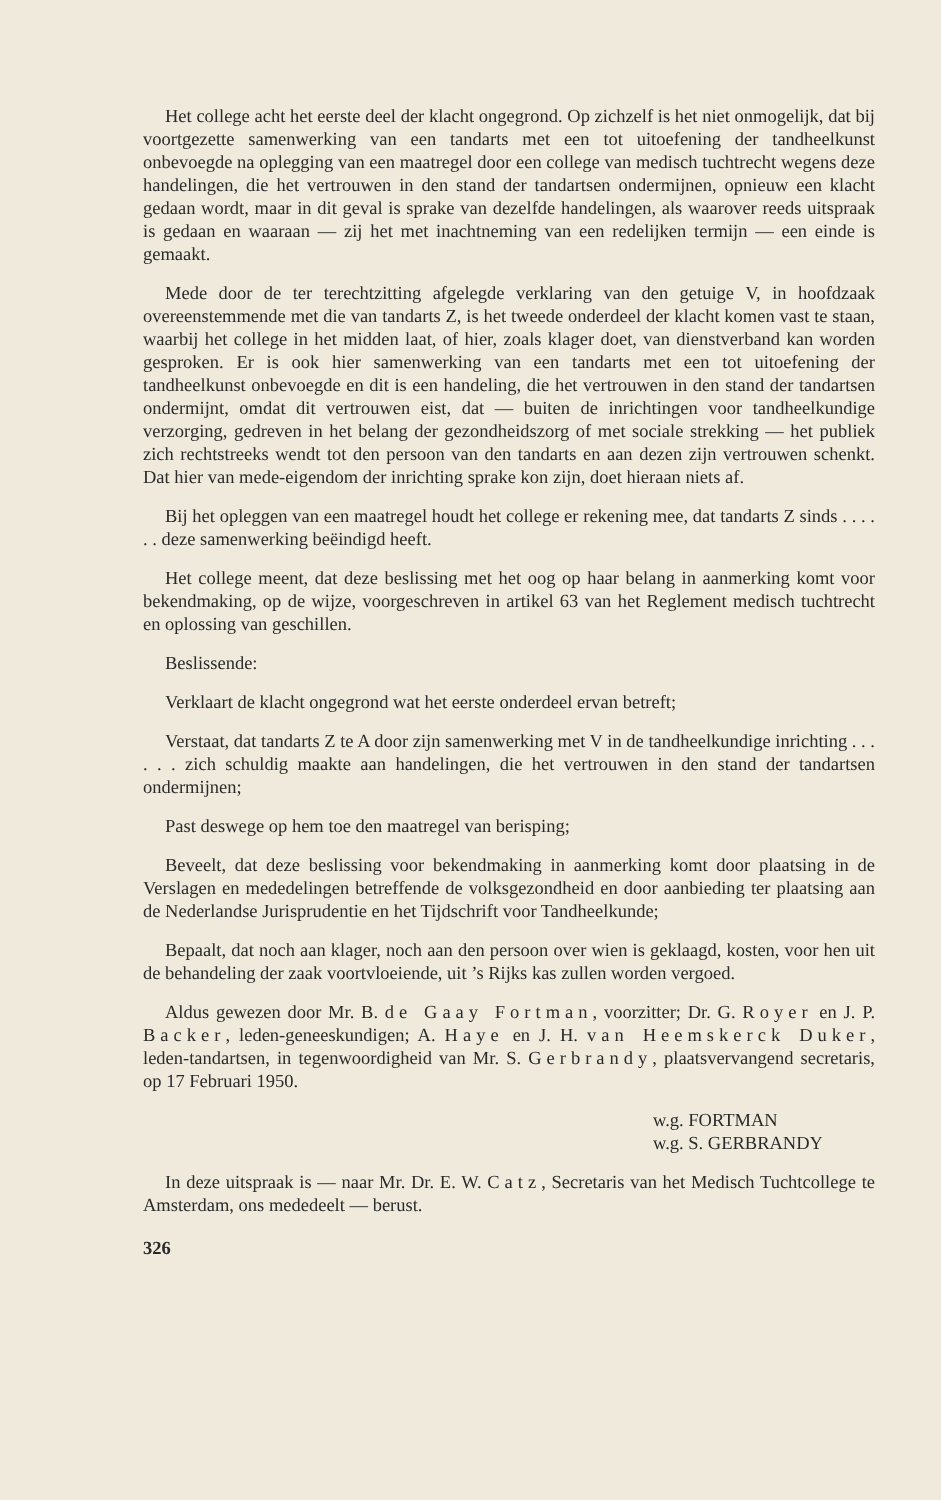Het college acht het eerste deel der klacht ongegrond. Op zichzelf is het niet onmogelijk, dat bij voortgezette samenwerking van een tandarts met een tot uitoefening der tandheelkunst onbevoegde na oplegging van een maatregel door een college van medisch tuchtrecht wegens deze handelingen, die het vertrouwen in den stand der tandartsen ondermijnen, opnieuw een klacht gedaan wordt, maar in dit geval is sprake van dezelfde handelingen, als waarover reeds uitspraak is gedaan en waaraan — zij het met inachtneming van een redelijken termijn — een einde is gemaakt.
Mede door de ter terechtzitting afgelegde verklaring van den getuige V, in hoofdzaak overeenstemmende met die van tandarts Z, is het tweede onderdeel der klacht komen vast te staan, waarbij het college in het midden laat, of hier, zoals klager doet, van dienstverband kan worden gesproken. Er is ook hier samenwerking van een tandarts met een tot uitoefening der tandheelkunst onbevoegde en dit is een handeling, die het vertrouwen in den stand der tandartsen ondermijnt, omdat dit vertrouwen eist, dat — buiten de inrichtingen voor tandheelkundige verzorging, gedreven in het belang der gezondheidszorg of met sociale strekking — het publiek zich rechtstreeks wendt tot den persoon van den tandarts en aan dezen zijn vertrouwen schenkt. Dat hier van mede-eigendom der inrichting sprake kon zijn, doet hieraan niets af.
Bij het opleggen van een maatregel houdt het college er rekening mee, dat tandarts Z sinds . . . . . . deze samenwerking beëindigd heeft.
Het college meent, dat deze beslissing met het oog op haar belang in aanmerking komt voor bekendmaking, op de wijze, voorgeschreven in artikel 63 van het Reglement medisch tuchtrecht en oplossing van geschillen.
Beslissende:
Verklaart de klacht ongegrond wat het eerste onderdeel ervan betreft;
Verstaat, dat tandarts Z te A door zijn samenwerking met V in de tandheelkundige inrichting . . . . . . zich schuldig maakte aan handelingen, die het vertrouwen in den stand der tandartsen ondermijnen;
Past deswege op hem toe den maatregel van berisping;
Beveelt, dat deze beslissing voor bekendmaking in aanmerking komt door plaatsing in de Verslagen en mededelingen betreffende de volksgezondheid en door aanbieding ter plaatsing aan de Nederlandse Jurisprudentie en het Tijdschrift voor Tandheelkunde;
Bepaalt, dat noch aan klager, noch aan den persoon over wien is geklaagd, kosten, voor hen uit de behandeling der zaak voortvloeiende, uit ’s Rijks kas zullen worden vergoed.
Aldus gewezen door Mr. B. de Gaay Fortman, voorzitter; Dr. G. Royer en J. P. Backer, leden-geneeskundigen; A. Haye en J. H. van Heemskerck Duker, leden-tandartsen, in tegenwoordigheid van Mr. S. Gerbrandy, plaatsvervangend secretaris, op 17 Februari 1950.
w.g. FORTMAN
w.g. S. GERBRANDY
In deze uitspraak is — naar Mr. Dr. E. W. Catz, Secretaris van het Medisch Tuchtcollege te Amsterdam, ons mededeelt — berust.
326